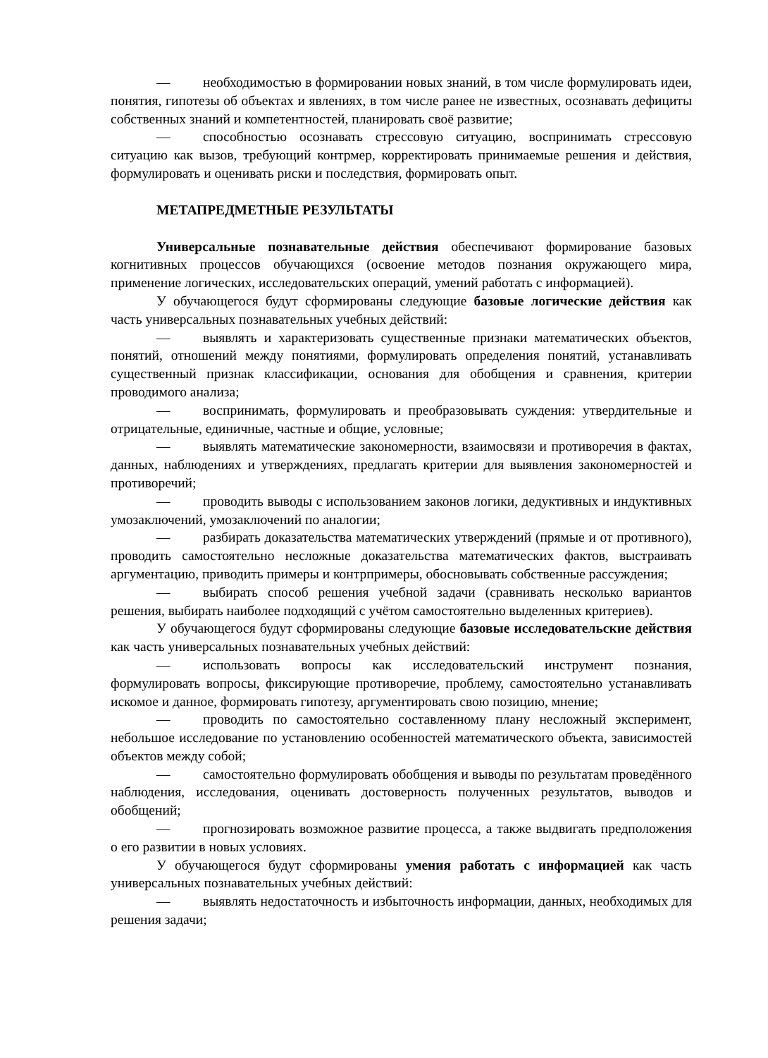— необходимостью в формировании новых знаний, в том числе формулировать идеи, понятия, гипотезы об объектах и явлениях, в том числе ранее не известных, осознавать дефициты собственных знаний и компетентностей, планировать своё развитие;
— способностью осознавать стрессовую ситуацию, воспринимать стрессовую ситуацию как вызов, требующий контрмер, корректировать принимаемые решения и действия, формулировать и оценивать риски и последствия, формировать опыт.
МЕТАПРЕДМЕТНЫЕ РЕЗУЛЬТАТЫ
Универсальные познавательные действия обеспечивают формирование базовых когнитивных процессов обучающихся (освоение методов познания окружающего мира, применение логических, исследовательских операций, умений работать с информацией).
У обучающегося будут сформированы следующие базовые логические действия как часть универсальных познавательных учебных действий:
— выявлять и характеризовать существенные признаки математических объектов, понятий, отношений между понятиями, формулировать определения понятий, устанавливать существенный признак классификации, основания для обобщения и сравнения, критерии проводимого анализа;
— воспринимать, формулировать и преобразовывать суждения: утвердительные и отрицательные, единичные, частные и общие, условные;
— выявлять математические закономерности, взаимосвязи и противоречия в фактах, данных, наблюдениях и утверждениях, предлагать критерии для выявления закономерностей и противоречий;
— проводить выводы с использованием законов логики, дедуктивных и индуктивных умозаключений, умозаключений по аналогии;
— разбирать доказательства математических утверждений (прямые и от противного), проводить самостоятельно несложные доказательства математических фактов, выстраивать аргументацию, приводить примеры и контрпримеры, обосновывать собственные рассуждения;
— выбирать способ решения учебной задачи (сравнивать несколько вариантов решения, выбирать наиболее подходящий с учётом самостоятельно выделенных критериев).
У обучающегося будут сформированы следующие базовые исследовательские действия как часть универсальных познавательных учебных действий:
— использовать вопросы как исследовательский инструмент познания, формулировать вопросы, фиксирующие противоречие, проблему, самостоятельно устанавливать искомое и данное, формировать гипотезу, аргументировать свою позицию, мнение;
— проводить по самостоятельно составленному плану несложный эксперимент, небольшое исследование по установлению особенностей математического объекта, зависимостей объектов между собой;
— самостоятельно формулировать обобщения и выводы по результатам проведённого наблюдения, исследования, оценивать достоверность полученных результатов, выводов и обобщений;
— прогнозировать возможное развитие процесса, а также выдвигать предположения о его развитии в новых условиях.
У обучающегося будут сформированы умения работать с информацией как часть универсальных познавательных учебных действий:
— выявлять недостаточность и избыточность информации, данных, необходимых для решения задачи;